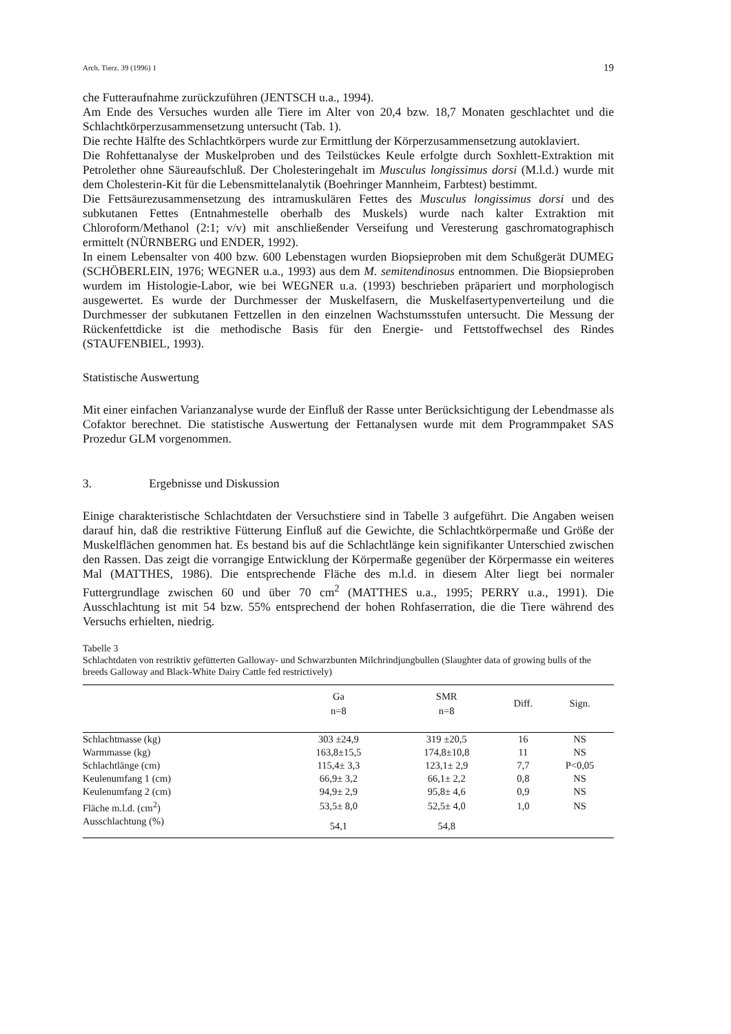Arch. Tierz. 39 (1996) 1 19
che Futteraufnahme zurückzuführen (JENTSCH u.a., 1994).
Am Ende des Versuches wurden alle Tiere im Alter von 20,4 bzw. 18,7 Monaten geschlachtet und die Schlachtkörperzusammensetzung untersucht (Tab. 1).
Die rechte Hälfte des Schlachtkörpers wurde zur Ermittlung der Körperzusammensetzung autoklaviert.
Die Rohfettanalyse der Muskelproben und des Teilstückes Keule erfolgte durch Soxhlett-Extraktion mit Petrolether ohne Säureaufschluß. Der Cholesteringehalt im Musculus longissimus dorsi (M.l.d.) wurde mit dem Cholesterin-Kit für die Lebensmittelanalytik (Boehringer Mannheim, Farbtest) bestimmt.
Die Fettsäurezusammensetzung des intramuskulären Fettes des Musculus longissimus dorsi und des subkutanen Fettes (Entnahmestelle oberhalb des Muskels) wurde nach kalter Extraktion mit Chloroform/Methanol (2:1; v/v) mit anschließender Verseifung und Veresterung gaschromatographisch ermittelt (NÜRNBERG und ENDER, 1992).
In einem Lebensalter von 400 bzw. 600 Lebenstagen wurden Biopsieproben mit dem Schußgerät DUMEG (SCHÖBERLEIN, 1976; WEGNER u.a., 1993) aus dem M. semitendinosus entnommen. Die Biopsieproben wurdem im Histologie-Labor, wie bei WEGNER u.a. (1993) beschrieben präpariert und morphologisch ausgewertet. Es wurde der Durchmesser der Muskelfasern, die Muskelfasertypenverteilung und die Durchmesser der subkutanen Fettzellen in den einzelnen Wachstumsstufen untersucht. Die Messung der Rückenfettdicke ist die methodische Basis für den Energie- und Fettstoffwechsel des Rindes (STAUFENBIEL, 1993).
Statistische Auswertung
Mit einer einfachen Varianzanalyse wurde der Einfluß der Rasse unter Berücksichtigung der Lebendmasse als Cofaktor berechnet. Die statistische Auswertung der Fettanalysen wurde mit dem Programmpaket SAS Prozedur GLM vorgenommen.
3. Ergebnisse und Diskussion
Einige charakteristische Schlachtdaten der Versuchstiere sind in Tabelle 3 aufgeführt. Die Angaben weisen darauf hin, daß die restriktive Fütterung Einfluß auf die Gewichte, die Schlachtkörpermaße und Größe der Muskelflächen genommen hat. Es bestand bis auf die Schlachtlänge kein signifikanter Unterschied zwischen den Rassen. Das zeigt die vorrangige Entwicklung der Körpermaße gegenüber der Körpermasse ein weiteres Mal (MATTHES, 1986). Die entsprechende Fläche des m.l.d. in diesem Alter liegt bei normaler Futtergrundlage zwischen 60 und über 70 cm<sup>2</sup> (MATTHES u.a., 1995; PERRY u.a., 1991). Die Ausschlachtung ist mit 54 bzw. 55% entsprechend der hohen Rohfaserration, die die Tiere während des Versuchs erhielten, niedrig.
Tabelle 3
Schlachtdaten von restriktiv gefütterten Galloway- und Schwarzbunten Milchrindjungbullen (Slaughter data of growing bulls of the breeds Galloway and Black-White Dairy Cattle fed restrictively)
| | Ga n=8 | SMR n=8 | Diff. | Sign. |
| --- | --- | --- | --- | --- |
| Schlachtmasse (kg) | 303 ±24,9 | 319 ±20,5 | 16 | NS |
| Warmmasse (kg) | 163,8±15,5 | 174,8±10,8 | 11 | NS |
| Schlachtlänge (cm) | 115,4± 3,3 | 123,1± 2,9 | 7,7 | P<0,05 |
| Keulenumfang 1 (cm) | 66,9± 3,2 | 66,1± 2,2 | 0,8 | NS |
| Keulenumfang 2 (cm) | 94,9± 2,9 | 95,8± 4,6 | 0,9 | NS |
| Fläche m.l.d. (cm<sup>2</sup>) | 53,5± 8,0 | 52,5± 4,0 | 1,0 | NS |
| Ausschlachtung (%) | 54,1 | 54,8 | | |